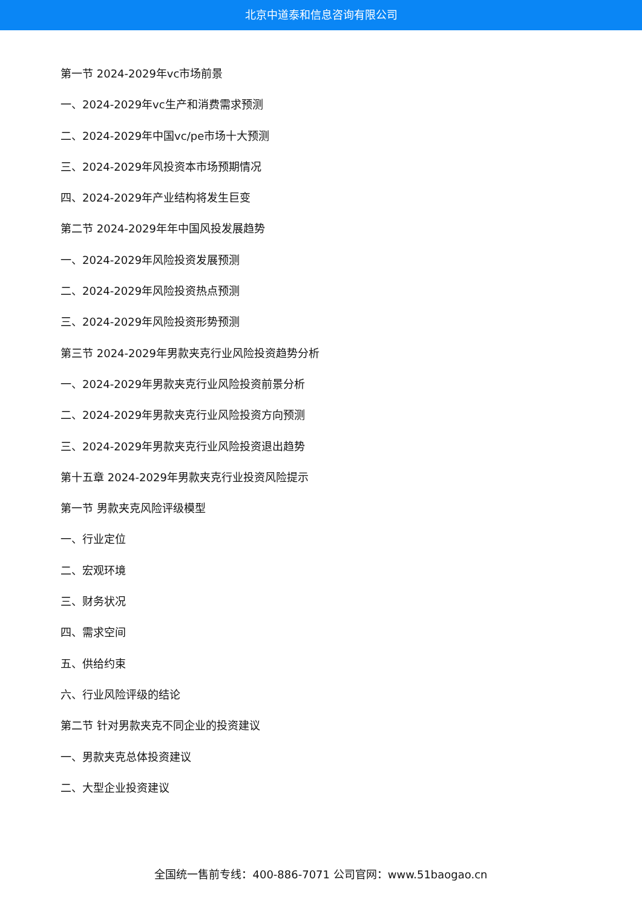北京中道泰和信息咨询有限公司
第一节 2024-2029年vc市场前景
一、2024-2029年vc生产和消费需求预测
二、2024-2029年中国vc/pe市场十大预测
三、2024-2029年风投资本市场预期情况
四、2024-2029年产业结构将发生巨变
第二节 2024-2029年年中国风投发展趋势
一、2024-2029年风险投资发展预测
二、2024-2029年风险投资热点预测
三、2024-2029年风险投资形势预测
第三节 2024-2029年男款夹克行业风险投资趋势分析
一、2024-2029年男款夹克行业风险投资前景分析
二、2024-2029年男款夹克行业风险投资方向预测
三、2024-2029年男款夹克行业风险投资退出趋势
第十五章 2024-2029年男款夹克行业投资风险提示
第一节 男款夹克风险评级模型
一、行业定位
二、宏观环境
三、财务状况
四、需求空间
五、供给约束
六、行业风险评级的结论
第二节 针对男款夹克不同企业的投资建议
一、男款夹克总体投资建议
二、大型企业投资建议
全国统一售前专线：400-886-7071 公司官网：www.51baogao.cn